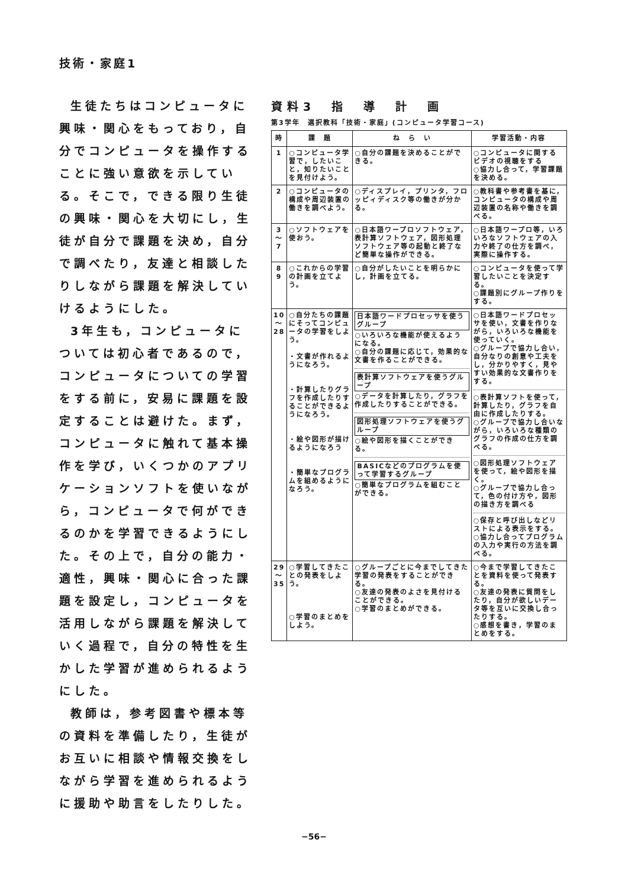技術・家庭1
生徒たちはコンピュータに興味・関心をもっており，自分でコンピュータを操作することに強い意欲を示している。そこで，できる限り生徒の興味・関心を大切にし，生徒が自分で課題を決め，自分で調べたり，友達と相談したりしながら課題を解決していけるようにした。
3年生も，コンピュータについては初心者であるので，コンピュータについての学習をする前に，安易に課題を設定することは避けた。まず，コンピュータに触れて基本操作を学び，いくつかのアプリケーションソフトを使いながら，コンピュータで何ができるのかを学習できるようにした。その上で，自分の能力・適性，興味・関心に合った課題を設定し，コンピュータを活用しながら課題を解決していく過程で，自分の特性を生かした学習が進められるようにした。
教師は，参考図書や標本等の資料を準備したり，生徒がお互いに相談や情報交換をしながら学習を進められるように援助や助言をしたりした。
資料3　指　導　計　画
第3学年　選択教科「技術・家庭」(コンピュータ学習コース)
| 時 | 課 題 | ね ら い | 学習活動・内容 |
| --- | --- | --- | --- |
| 1 | ○コンピュータ学習で，したいこと，知りたいことを見付けよう。 | ○自分の課題を決めることができる。 | ○コンピュータに関するビデオの視聴をする ○協力し合って，学習課題を決める。 |
| 2 | ○コンピュータの構成や周辺装置の働きを調べよう。 | ○ディスプレイ，プリンタ，フロッピィディスク等の働きが分かる。 | ○教科書や参考書を基に，コンピュータの構成や周辺装置の名称や働きを調べる。 |
| 3 〜 7 | ○ソフトウェアを使おう。 | ○日本語ワープロソフトウェア，表計算ソフトウェア，図形処理ソフトウェア等の起動と終了など簡単な操作ができる。 | ○日本語ワープロ等，いろいろなソフトウェアの入力や終了の仕方を調べ，実際に操作する。 |
| 8 9 | ○これからの学習の計画を立てよう。 | ○自分がしたいことを明らかにし，計画を立てる。 | ○コンピュータを使って学習したいことを決定する。 ○課題別にグループ作りをする。 |
| 10 〜 28 | ○自分たちの課題にそってコンピュータの学習をしよう。 ・文書が作れるようになろう。 ・計算したりグラフを作成したりすることができるようになろう。 ・絵や図形が描けるようになろう ・簡単なプログラムを組めるようになろう。 | 日本語ワードプロセッサを使うグループ ○いろいろな機能が使えるようになる。 ○自分の課題に応じて，効果的な文書を作ることができる。 表計算ソフトウェアを使うグループ ○データを計算したり，グラフを作成したりすることができる。 図形処理ソフトウェアを使うグループ ○絵や図形を描くことができる。 BASICなどのプログラムを使って学習するグループ ○簡単なプログラムを組むことができる。 | ○日本語ワードプロセッサを使い，文書を作りながら，いろいろな機能を使っていく。 ○グループで協力し合い，自分なりの創意や工夫をし，分かりやすく，見やすい効果的な文書作りをする。 ○表計算ソフトを使って，計算したり，グラフを自由に作成したりする。 ○グループで協力し合いながら，いろいろな種類のグラフの作成の仕方を調べる。 ○図形処理ソフトウェアを使って，絵や図形を描く。 ○グループで協力し合って，色の付け方や，図形の描き方を調べる ○保存と呼び出しなどリストによる表示をする。 ○協力し合ってプログラムの入力や実行の方法を調べる。 |
| 29 〜 35 | ○学習してきたことの発表をしよう。 ○学習のまとめをしよう。 | ○グループごとに今までしてきた学習の発表をすることができる。 ○友達の発表のよさを見付けることができる。 ○学習のまとめができる。 | ○今まで学習してきたことを資料を使って発表する。 ○友達の発表に質問をしたり，自分が欲しいデータ等を互いに交換し合ったりする。 ○感想を書き，学習のまとめをする。 |
−56−